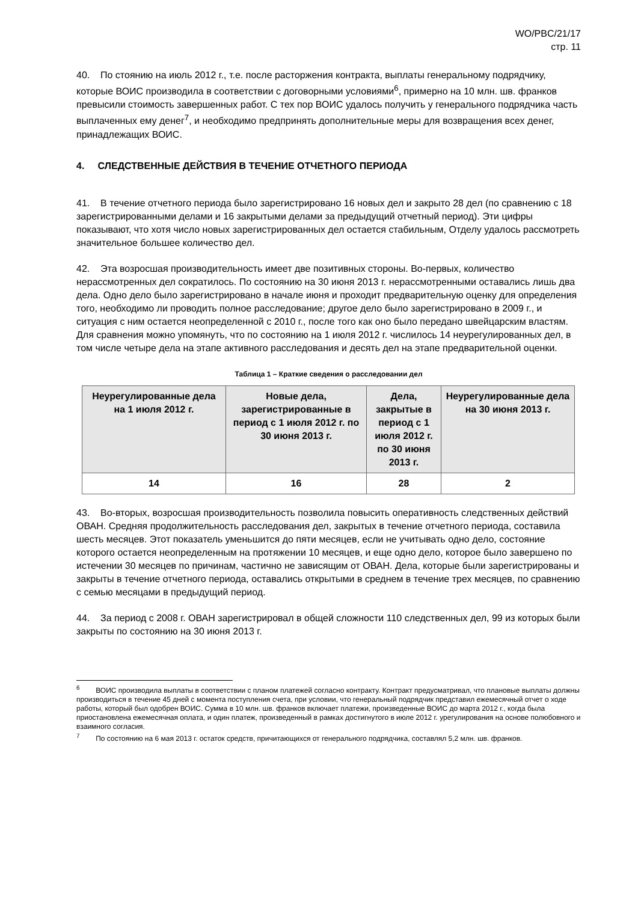WO/PBC/21/17
стр. 11
40. По стоянию на июль 2012 г., т.е. после расторжения контракта, выплаты генеральному подрядчику, которые ВОИС производила в соответствии с договорными условиями<sup>6</sup>, примерно на 10 млн. шв. франков превысили стоимость завершенных работ. С тех пор ВОИС удалось получить у генерального подрядчика часть выплаченных ему денег<sup>7</sup>, и необходимо предпринять дополнительные меры для возвращения всех денег, принадлежащих ВОИС.
4. СЛЕДСТВЕННЫЕ ДЕЙСТВИЯ В ТЕЧЕНИЕ ОТЧЕТНОГО ПЕРИОДА
41. В течение отчетного периода было зарегистрировано 16 новых дел и закрыто 28 дел (по сравнению с 18 зарегистрированными делами и 16 закрытыми делами за предыдущий отчетный период). Эти цифры показывают, что хотя число новых зарегистрированных дел остается стабильным, Отделу удалось рассмотреть значительное большее количество дел.
42. Эта возросшая производительность имеет две позитивных стороны. Во-первых, количество нерассмотренных дел сократилось. По состоянию на 30 июня 2013 г. нерассмотренными оставались лишь два дела. Одно дело было зарегистрировано в начале июня и проходит предварительную оценку для определения того, необходимо ли проводить полное расследование; другое дело было зарегистрировано в 2009 г., и ситуация с ним остается неопределенной с 2010 г., после того как оно было передано швейцарским властям. Для сравнения можно упомянуть, что по состоянию на 1 июля 2012 г. числилось 14 неурегулированных дел, в том числе четыре дела на этапе активного расследования и десять дел на этапе предварительной оценки.
Таблица 1 – Краткие сведения о расследовании дел
| Неурегулированные дела на 1 июля 2012 г. | Новые дела, зарегистрированные в период с 1 июля 2012 г. по 30 июня 2013 г. | Дела, закрытые в период с 1 июля 2012 г. по 30 июня 2013 г. | Неурегулированные дела на 30 июня 2013 г. |
| --- | --- | --- | --- |
| 14 | 16 | 28 | 2 |
43. Во-вторых, возросшая производительность позволила повысить оперативность следственных действий ОВАН. Средняя продолжительность расследования дел, закрытых в течение отчетного периода, составила шесть месяцев. Этот показатель уменьшится до пяти месяцев, если не учитывать одно дело, состояние которого остается неопределенным на протяжении 10 месяцев, и еще одно дело, которое было завершено по истечении 30 месяцев по причинам, частично не зависящим от ОВАН. Дела, которые были зарегистрированы и закрыты в течение отчетного периода, оставались открытыми в среднем в течение трех месяцев, по сравнению с семью месяцами в предыдущий период.
44. За период с 2008 г. ОВАН зарегистрировал в общей сложности 110 следственных дел, 99 из которых были закрыты по состоянию на 30 июня 2013 г.
<sup>6</sup> ВОИС производила выплаты в соответствии с планом платежей согласно контракту. Контракт предусматривал, что плановые выплаты должны производиться в течение 45 дней с момента поступления счета, при условии, что генеральный подрядчик представил ежемесячный отчет о ходе работы, который был одобрен ВОИС. Сумма в 10 млн. шв. франков включает платежи, произведенные ВОИС до марта 2012 г., когда была приостановлена ежемесячная оплата, и один платеж, произведенный в рамках достигнутого в июле 2012 г. урегулирования на основе полюбовного и взаимного согласия.
<sup>7</sup> По состоянию на 6 мая 2013 г. остаток средств, причитающихся от генерального подрядчика, составлял 5,2 млн. шв. франков.